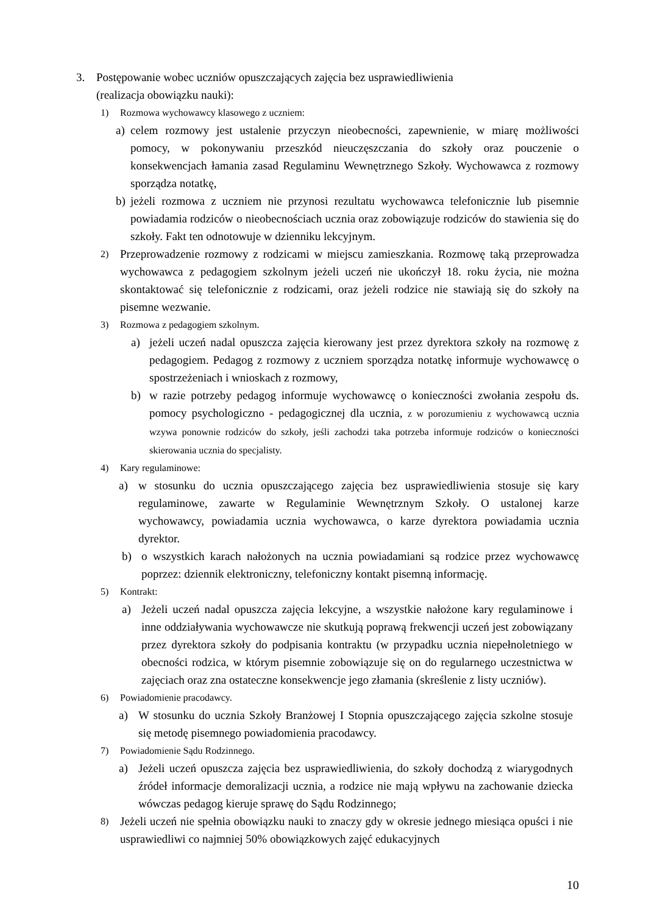3. Postępowanie wobec uczniów opuszczających zajęcia bez usprawiedliwienia
(realizacja obowiązku nauki):
1) Rozmowa wychowawcy klasowego z uczniem:
a) celem rozmowy jest ustalenie przyczyn nieobecności, zapewnienie, w miarę możliwości pomocy, w pokonywaniu przeszkód nieuczęszczania do szkoły oraz pouczenie o konsekwencjach łamania zasad Regulaminu Wewnętrznego Szkoły. Wychowawca z rozmowy sporządza notatkę,
b) jeżeli rozmowa z uczniem nie przynosi rezultatu wychowawca telefonicznie lub pisemnie powiadamia rodziców o nieobecnościach ucznia oraz zobowiązuje rodziców do stawienia się do szkoły. Fakt ten odnotowuje w dzienniku lekcyjnym.
2) Przeprowadzenie rozmowy z rodzicami w miejscu zamieszkania. Rozmowę taką przeprowadza wychowawca z pedagogiem szkolnym jeżeli uczeń nie ukończył 18. roku życia, nie można skontaktować się telefonicznie z rodzicami, oraz jeżeli rodzice nie stawiają się do szkoły na pisemne wezwanie.
3) Rozmowa z pedagogiem szkolnym.
a) jeżeli uczeń nadal opuszcza zajęcia kierowany jest przez dyrektora szkoły na rozmowę z pedagogiem. Pedagog z rozmowy z uczniem sporządza notatkę informuje wychowawcę o spostrzeżeniach i wnioskach z rozmowy,
b) w razie potrzeby pedagog informuje wychowawcę o konieczności zwołania zespołu ds. pomocy psychologiczno - pedagogicznej dla ucznia, z w porozumieniu z wychowawcą ucznia wzywa ponownie rodziców do szkoły, jeśli zachodzi taka potrzeba informuje rodziców o konieczności skierowania ucznia do specjalisty.
4) Kary regulaminowe:
a) w stosunku do ucznia opuszczającego zajęcia bez usprawiedliwienia stosuje się kary regulaminowe, zawarte w Regulaminie Wewnętrznym Szkoły. O ustalonej karze wychowawcy, powiadamia ucznia wychowawca, o karze dyrektora powiadamia ucznia dyrektor.
b) o wszystkich karach nałożonych na ucznia powiadamiani są rodzice przez wychowawcę poprzez: dziennik elektroniczny, telefoniczny kontakt pisemną informację.
5) Kontrakt:
a) Jeżeli uczeń nadal opuszcza zajęcia lekcyjne, a wszystkie nałożone kary regulaminowe i inne oddziaływania wychowawcze nie skutkują poprawą frekwencji uczeń jest zobowiązany przez dyrektora szkoły do podpisania kontraktu (w przypadku ucznia niepełnoletniego w obecności rodzica, w którym pisemnie zobowiązuje się on do regularnego uczestnictwa w zajęciach oraz zna ostateczne konsekwencje jego złamania (skreślenie z listy uczniów).
6) Powiadomienie pracodawcy.
a) W stosunku do ucznia Szkoły Branżowej I Stopnia opuszczającego zajęcia szkolne stosuje się metodę pisemnego powiadomienia pracodawcy.
7) Powiadomienie Sądu Rodzinnego.
a) Jeżeli uczeń opuszcza zajęcia bez usprawiedliwienia, do szkoły dochodzą z wiarygodnych źródeł informacje demoralizacji ucznia, a rodzice nie mają wpływu na zachowanie dziecka wówczas pedagog kieruje sprawę do Sądu Rodzinnego;
8) Jeżeli uczeń nie spełnia obowiązku nauki to znaczy gdy w okresie jednego miesiąca opuści i nie usprawiedliwi co najmniej 50% obowiązkowych zajęć edukacyjnych
10